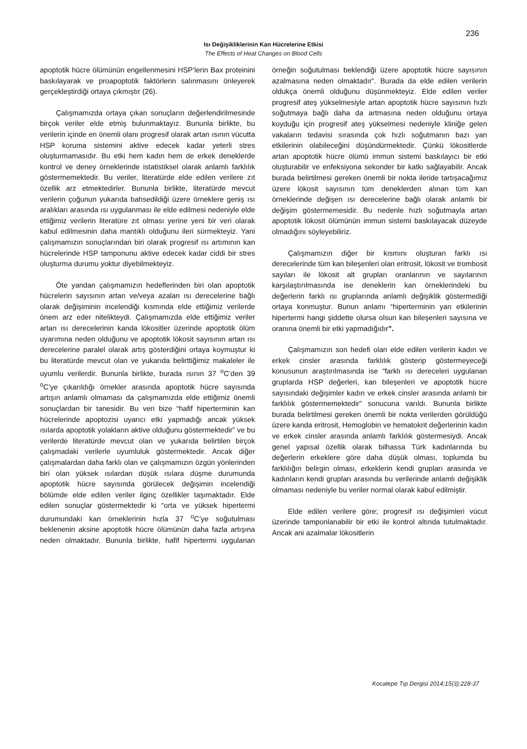236
Isı Değişikliklerinin Kan Hücrelerine Etkisi
The Effects of Heat Changes on Blood Cells
apoptotik hücre ölümünün engellenmesini HSP’lerin Bax proteinini baskılayarak ve proapoptotik faktörlerin salınmasını önleyerek gerçekleştirdiği ortaya çıkmıştır (26).
Çalışmamızda ortaya çıkan sonuçların değerlendirilmesinde birçok veriler elde etmiş bulunmaktayız. Bununla birlikte, bu verilerin içinde en önemli olanı progresif olarak artan ısının vücutta HSP koruma sistemini aktive edecek kadar yeterli stres oluşturmamasıdır. Bu etki hem kadın hem de erkek deneklerde kontrol ve deney örneklerinde istatistiksel olarak anlamlı farklılık göstermemektedir. Bu veriler, literatürde elde edilen verilere zıt özellik arz etmektedirler. Bununla birlikte, literatürde mevcut verilerin çoğunun yukarıda bahsedildiği üzere örneklere geniş ısı aralıkları arasında ısı uygulanması ile elde edilmesi nedeniyle elde ettiğimiz verilerin literatüre zıt olması yerine yeni bir veri olarak kabul edilmesinin daha mantıklı olduğunu ileri sürmekteyiz. Yani çalışmamızın sonuçlarından biri olarak progresif ısı artımının kan hücrelerinde HSP tamponunu aktive edecek kadar ciddi bir stres oluşturma durumu yoktur diyebilmekteyiz.
Öte yandan çalışmamızın hedeflerinden biri olan apoptotik hücrelerin sayısının artan ve/veya azalan ısı derecelerine bağlı olarak değişiminin incelendiği kısmında elde ettiğimiz verilerde önem arz eder nitelikteydi. Çalışmamızda elde ettiğimiz veriler artan ısı derecelerinin kanda lökositler üzerinde apoptotik ölüm uyarımına neden olduğunu ve apoptotik lökosit sayısının artan ısı derecelerine paralel olarak artış gösterdiğini ortaya koymuştur ki bu literatürde mevcut olan ve yukarıda belirttiğimiz makaleler ile uyumlu verilerdir. Bununla birlikte, burada ısının 37 <sup>o</sup>C’den 39 <sup>o</sup>C’ye çıkarıldığı örnekler arasında apoptotik hücre sayısında artışın anlamlı olmaması da çalışmamızda elde ettiğimiz önemli sonuçlardan bir tanesidir. Bu veri bize “hafif hiperterminin kan hücrelerinde apoptozisi uyarıcı etki yapmadığı ancak yüksek ısılarda apoptotik yolakların aktive olduğunu göstermektedir” ve bu verilerde literatürde mevcut olan ve yukarıda belirtilen birçok çalışmadaki verilerle uyumluluk göstermektedir. Ancak diğer çalışmalardan daha farklı olan ve çalışmamızın özgün yönlerinden biri olan yüksek ısılardan düşük ısılara düşme durumunda apoptotik hücre sayısında görülecek değişimin incelendiği bölümde elde edilen veriler ilginç özellikler taşımaktadır. Elde edilen sonuçlar göstermektedir ki “orta ve yüksek hipertermi durumundaki kan örneklerinin hızla 37 <sup>o</sup>C’ye soğutulması beklenenin aksine apoptotik hücre ölümünün daha fazla artışına neden olmaktadır. Bununla birlikte, hafif hipertermi uygulanan örneğin soğutulması beklendiği üzere apoptotik hücre sayısının azalmasına neden olmaktadır”. Burada da elde edilen verilerin oldukça önemli olduğunu düşünmekteyiz. Elde edilen veriler progresif ateş yükselmesiyle artan apoptotik hücre sayısının hızlı soğutmaya bağlı daha da artmasına neden olduğunu ortaya koyduğu için progresif ateş yükselmesi nedeniyle kliniğe gelen vakaların tedavisi sırasında çok hızlı soğutmanın bazı yan etkilerinin olabileceğini düşündürmektedir. Çünkü lökositlerde artan apoptotik hücre ölümü immun sistemi baskılayıcı bir etki oluşturabilir ve enfeksiyona sekonder bir katkı sağlayabilir. Ancak burada belirtilmesi gereken önemli bir nokta ileride tartışacağımız üzere lökosit sayısının tüm deneklerden alınan tüm kan örneklerinde değişen ısı derecelerine bağlı olarak anlamlı bir değişim göstermemesidir. Bu nedenle hızlı soğutmayla artan apoptotik lökosit ölümünün immun sistemi baskılayacak düzeyde olmadığını söyleyebiliriz.
Çalışmamızın diğer bir kısmını oluşturan farklı ısı derecelerinde tüm kan bileşenleri olan eritrosit, lökosit ve trombosit sayıları ile lökosit alt grupları oranlarının ve sayılarının karşılaştırılmasında ise deneklerin kan örneklerindeki bu değerlerin farklı ısı gruplarında anlamlı değişiklik göstermediği ortaya konmuştur. Bunun anlamı “hiperterminin yan etkilerinin hipertermi hangi şiddette olursa olsun kan bileşenleri sayısına ve oranına önemli bir etki yapmadığıdır”.
Çalışmamızın son hedefi olan elde edilen verilerin kadın ve erkek cinsler arasında farklılık gösterip göstermeyeceği konusunun araştırılmasında ise “farklı ısı dereceleri uygulanan gruplarda HSP değerleri, kan bileşenleri ve apoptotik hücre sayısındaki değişimler kadın ve erkek cinsler arasında anlamlı bir farklılık göstermemektedir” sonucuna varıldı. Bununla birlikte burada belirtilmesi gereken önemli bir nokta verilerden görüldüğü üzere kanda eritrosit, Hemoglobin ve hematokrit değerlerinin kadın ve erkek cinsler arasında anlamlı farklılık göstermesiydi. Ancak genel yapısal özellik olarak bilhassa Türk kadınlarında bu değerlerin erkeklere göre daha düşük olması, toplumda bu farklılığın belirgin olması, erkeklerin kendi grupları arasında ve kadınların kendi grupları arasında bu verilerinde anlamlı değişiklik olmaması nedeniyle bu veriler normal olarak kabul edilmiştir.
Elde edilen verilere göre; progresif ısı değişimleri vücut üzerinde tamponlanabilir bir etki ile kontrol altında tutulmaktadır. Ancak ani azalmalar lökositlerin
Kocatepe Tıp Dergisi 2014;15(3):228-37